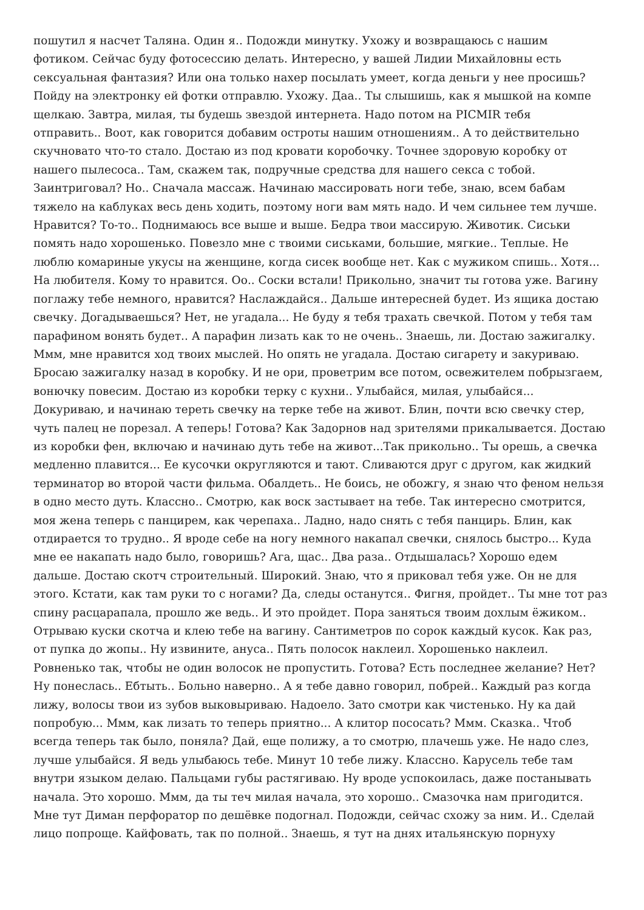пошутил я насчет Таляна. Один я.. Подожди минутку. Ухожу и возвращаюсь с нашим
фотиком. Сейчас буду фотосессию делать. Интересно, у вашей Лидии Михайловны есть
сексуальная фантазия? Или она только нахер посылать умеет, когда деньги у нее просишь?
Пойду на электронку ей фотки отправлю. Ухожу. Даа.. Ты слышишь, как я мышкой на компе
щелкаю. Завтра, милая, ты будешь звездой интернета. Надо потом на PICMIR тебя
отправить.. Воот, как говорится добавим остроты нашим отношениям.. А то действительно
скучновато что-то стало. Достаю из под кровати коробочку. Точнее здоровую коробку от
нашего пылесоса.. Там, скажем так, подручные средства для нашего секса с тобой.
Заинтриговал? Но.. Сначала массаж. Начинаю массировать ноги тебе, знаю, всем бабам
тяжело на каблуках весь день ходить, поэтому ноги вам мять надо. И чем сильнее тем лучше.
Нравится? То-то.. Поднимаюсь все выше и выше. Бедра твои массирую. Животик. Сиськи
помять надо хорошенько. Повезло мне с твоими сиськами, большие, мягкие.. Теплые. Не
люблю комариные укусы на женщине, когда сисек вообще нет. Как с мужиком спишь.. Хотя...
На любителя. Кому то нравится. Оо.. Соски встали! Прикольно, значит ты готова уже. Вагину
поглажу тебе немного, нравится? Наслаждайся.. Дальше интересней будет. Из ящика достаю
свечку. Догадываешься? Нет, не угадала... Не буду я тебя трахать свечкой. Потом у тебя там
парафином вонять будет.. А парафин лизать как то не очень.. Знаешь, ли. Достаю зажигалку.
Ммм, мне нравится ход твоих мыслей. Но опять не угадала. Достаю сигарету и закуриваю.
Бросаю зажигалку назад в коробку. И не ори, проветрим все потом, освежителем побрызгаем,
вонючку повесим. Достаю из коробки терку с кухни.. Улыбайся, милая, улыбайся...
Докуриваю, и начинаю тереть свечку на терке тебе на живот. Блин, почти всю свечку стер,
чуть палец не порезал. А теперь! Готова? Как Задорнов над зрителями прикалывается. Достаю
из коробки фен, включаю и начинаю дуть тебе на живот...Так прикольно.. Ты орешь, а свечка
медленно плавится... Ее кусочки округляются и тают. Сливаются друг с другом, как жидкий
терминатор во второй части фильма. Обалдеть.. Не боись, не обожгу, я знаю что феном нельзя
в одно место дуть. Классно.. Смотрю, как воск застывает на тебе. Так интересно смотрится,
моя жена теперь с панцирем, как черепаха.. Ладно, надо снять с тебя панцирь. Блин, как
отдирается то трудно.. Я вроде себе на ногу немного накапал свечки, снялось быстро... Куда
мне ее накапать надо было, говоришь? Ага, щас.. Два раза.. Отдышалась? Хорошо едем
дальше. Достаю скотч строительный. Широкий. Знаю, что я приковал тебя уже. Он не для
этого. Кстати, как там руки то с ногами? Да, следы останутся.. Фигня, пройдет.. Ты мне тот раз
спину расцарапала, прошло же ведь.. И это пройдет. Пора заняться твоим дохлым ёжиком..
Отрываю куски скотча и клею тебе на вагину. Сантиметров по сорок каждый кусок. Как раз,
от пупка до жопы.. Ну извините, ануса.. Пять полосок наклеил. Хорошенько наклеил.
Ровненько так, чтобы не один волосок не пропустить. Готова? Есть последнее желание? Нет?
Ну понеслась.. Ебтыть.. Больно наверно.. А я тебе давно говорил, побрей.. Каждый раз когда
лижу, волосы твои из зубов выковыриваю. Надоело. Зато смотри как чистенько. Ну ка дай
попробую... Ммм, как лизать то теперь приятно... А клитор пососать? Ммм. Сказка.. Чтоб
всегда теперь так было, поняла? Дай, еще полижу, а то смотрю, плачешь уже. Не надо слез,
лучше улыбайся. Я ведь улыбаюсь тебе. Минут 10 тебе лижу. Классно. Карусель тебе там
внутри языком делаю. Пальцами губы растягиваю. Ну вроде успокоилась, даже постанывать
начала. Это хорошо. Ммм, да ты теч милая начала, это хорошо.. Смазочка нам пригодится.
Мне тут Диман перфоратор по дешёвке подогнал. Подожди, сейчас схожу за ним. И.. Сделай
лицо попроще. Кайфовать, так по полной.. Знаешь, я тут на днях итальянскую порнуху